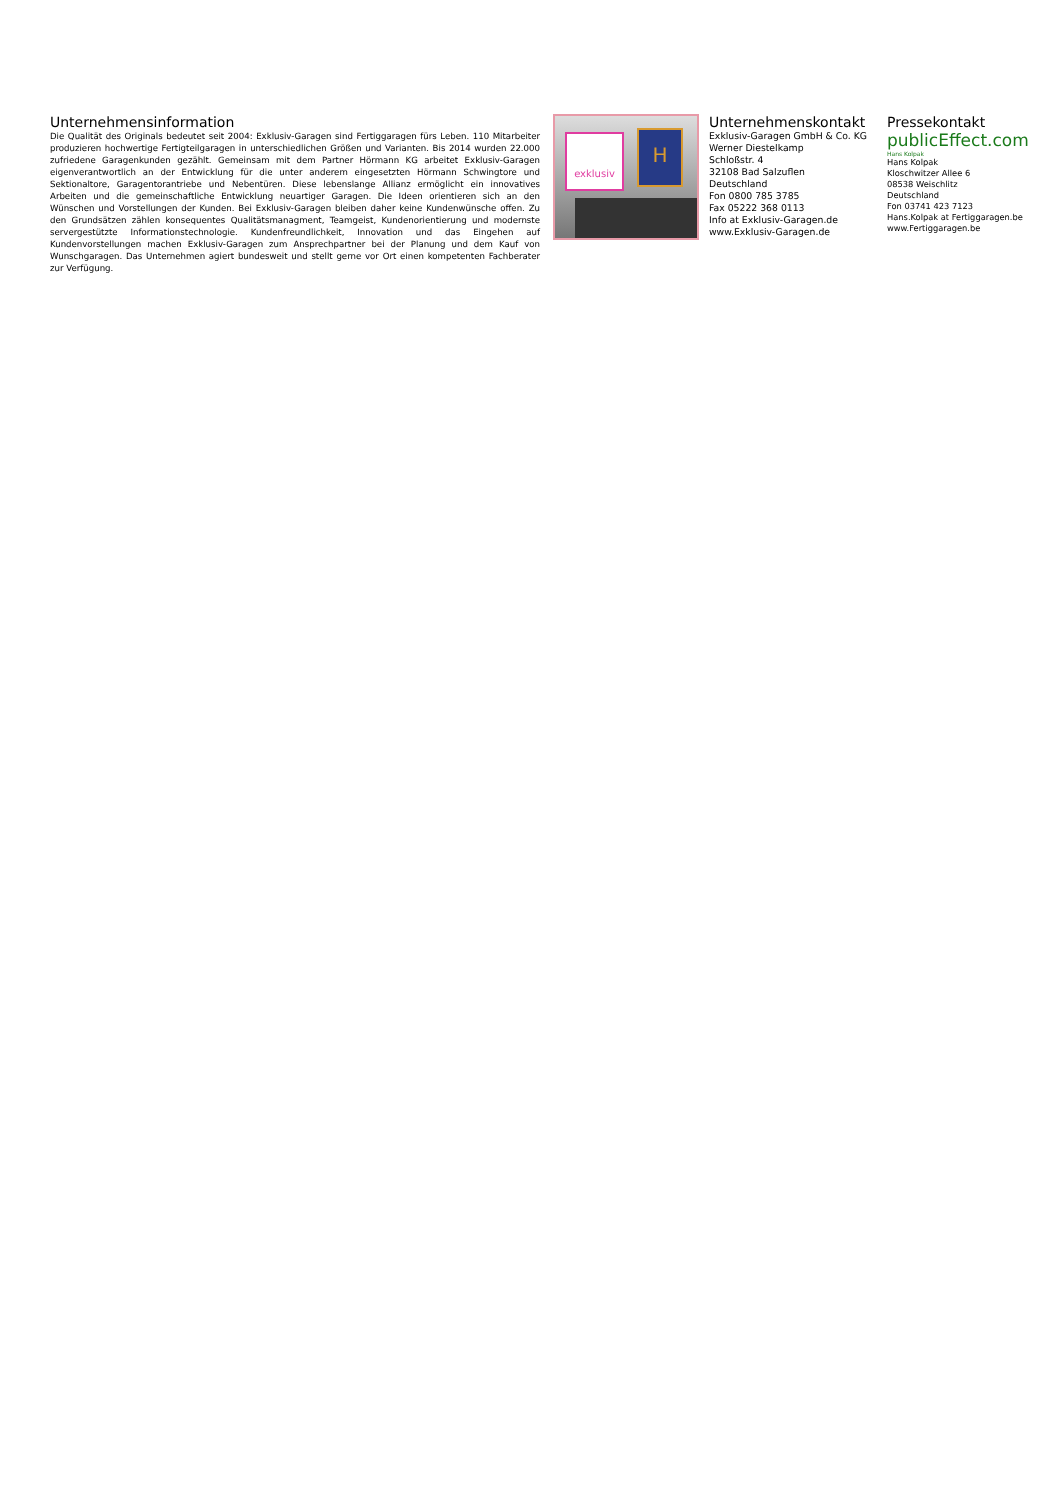Unternehmensinformation
Die Qualität des Originals bedeutet seit 2004: Exklusiv-Garagen sind Fertiggaragen fürs Leben. 110 Mitarbeiter produzieren hochwertige Fertigteilgaragen in unterschiedlichen Größen und Varianten. Bis 2014 wurden 22.000 zufriedene Garagenkunden gezählt. Gemeinsam mit dem Partner Hörmann KG arbeitet Exklusiv-Garagen eigenverantwortlich an der Entwicklung für die unter anderem eingesetzten Hörmann Schwingtore und Sektionaltore, Garagentorantriebe und Nebentüren. Diese lebenslange Allianz ermöglicht ein innovatives Arbeiten und die gemeinschaftliche Entwicklung neuartiger Garagen. Die Ideen orientieren sich an den Wünschen und Vorstellungen der Kunden. Bei Exklusiv-Garagen bleiben daher keine Kundenwünsche offen. Zu den Grundsätzen zählen konsequentes Qualitätsmanagment, Teamgeist, Kundenorientierung und modernste servergestützte Informationstechnologie. Kundenfreundlichkeit, Innovation und das Eingehen auf Kundenvorstellungen machen Exklusiv-Garagen zum Ansprechpartner bei der Planung und dem Kauf von Wunschgaragen. Das Unternehmen agiert bundesweit und stellt gerne vor Ort einen kompetenten Fachberater zur Verfügung.
exklusiv H
Unternehmenskontakt
Exklusiv-Garagen GmbH & Co. KG
Werner Diestelkamp
Schloßstr. 4
32108 Bad Salzuflen
Deutschland
Fon 0800 785 3785
Fax 05222 368 0113
Info at Exklusiv-Garagen.de
www.Exklusiv-Garagen.de
Pressekontakt
publicEffect.com
Hans Kolpak
Hans Kolpak
Kloschwitzer Allee 6
08538 Weischlitz
Deutschland
Fon 03741 423 7123
Hans.Kolpak at Fertiggaragen.be
www.Fertiggaragen.be